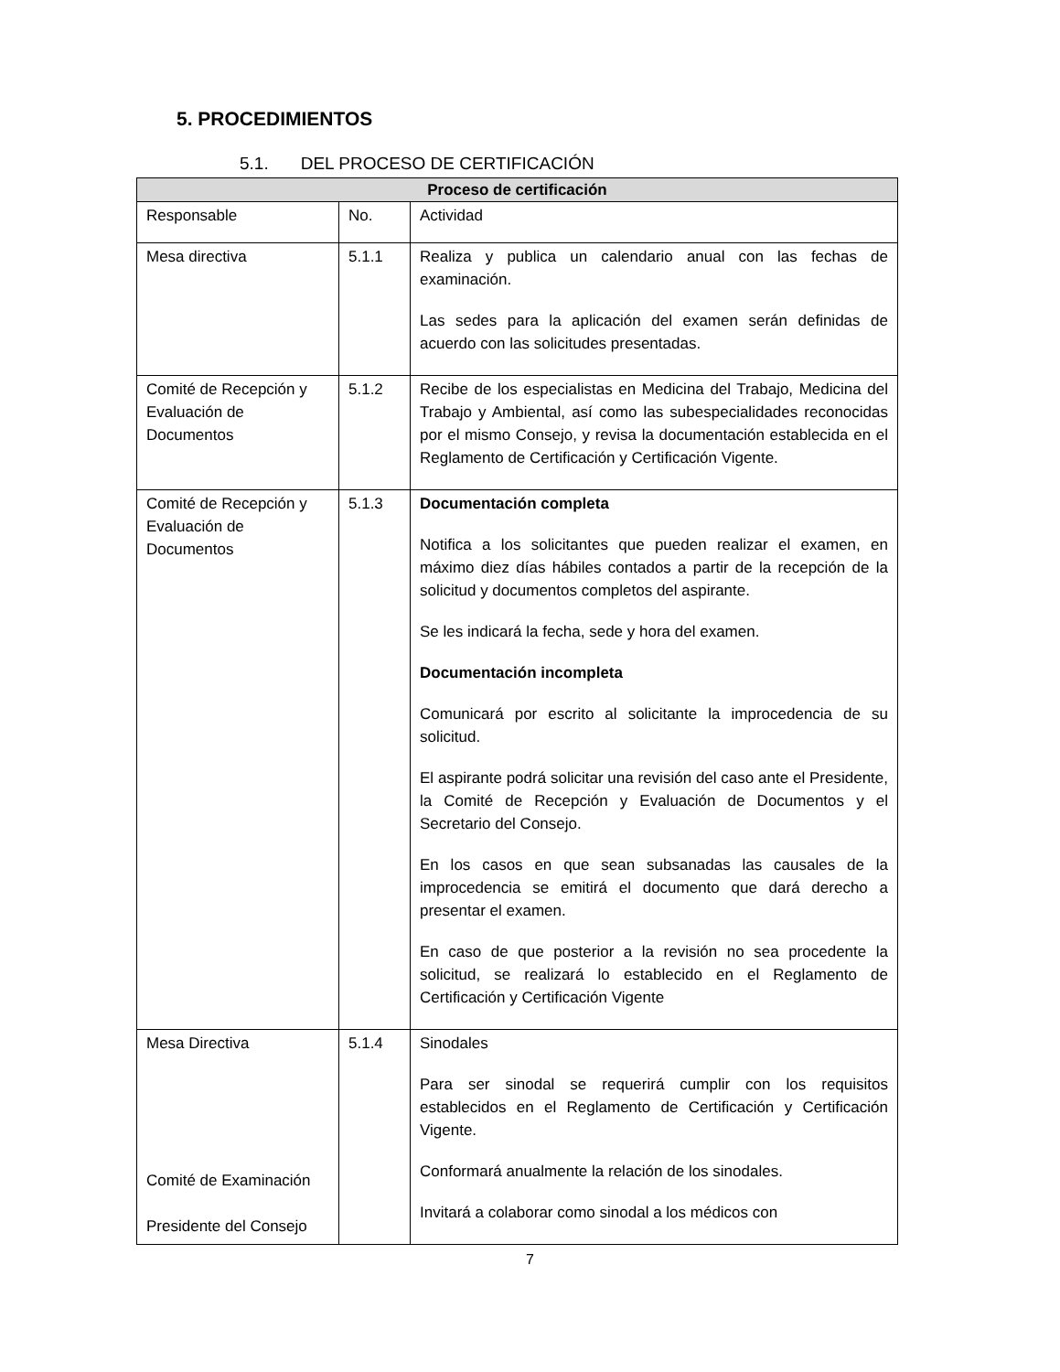5. PROCEDIMIENTOS
5.1. DEL PROCESO DE CERTIFICACIÓN
| Proceso de certificación | | |
| --- | --- | --- |
| Responsable | No. | Actividad |
| Mesa directiva | 5.1.1 | Realiza y publica un calendario anual con las fechas de examinación. Las sedes para la aplicación del examen serán definidas de acuerdo con las solicitudes presentadas. |
| Comité de Recepción y Evaluación de Documentos | 5.1.2 | Recibe de los especialistas en Medicina del Trabajo, Medicina del Trabajo y Ambiental, así como las subespecialidades reconocidas por el mismo Consejo, y revisa la documentación establecida en el Reglamento de Certificación y Certificación Vigente. |
| Comité de Recepción y Evaluación de Documentos | 5.1.3 | Documentación completa Notifica a los solicitantes que pueden realizar el examen, en máximo diez días hábiles contados a partir de la recepción de la solicitud y documentos completos del aspirante. Se les indicará la fecha, sede y hora del examen. Documentación incompleta Comunicará por escrito al solicitante la improcedencia de su solicitud. El aspirante podrá solicitar una revisión del caso ante el Presidente, la Comité de Recepción y Evaluación de Documentos y el Secretario del Consejo. En los casos en que sean subsanadas las causales de la improcedencia se emitirá el documento que dará derecho a presentar el examen. En caso de que posterior a la revisión no sea procedente la solicitud, se realizará lo establecido en el Reglamento de Certificación y Certificación Vigente |
| Mesa Directiva Comité de Examinación Presidente del Consejo | 5.1.4 | Sinodales Para ser sinodal se requerirá cumplir con los requisitos establecidos en el Reglamento de Certificación y Certificación Vigente. Conformará anualmente la relación de los sinodales. Invitará a colaborar como sinodal a los médicos con |
7